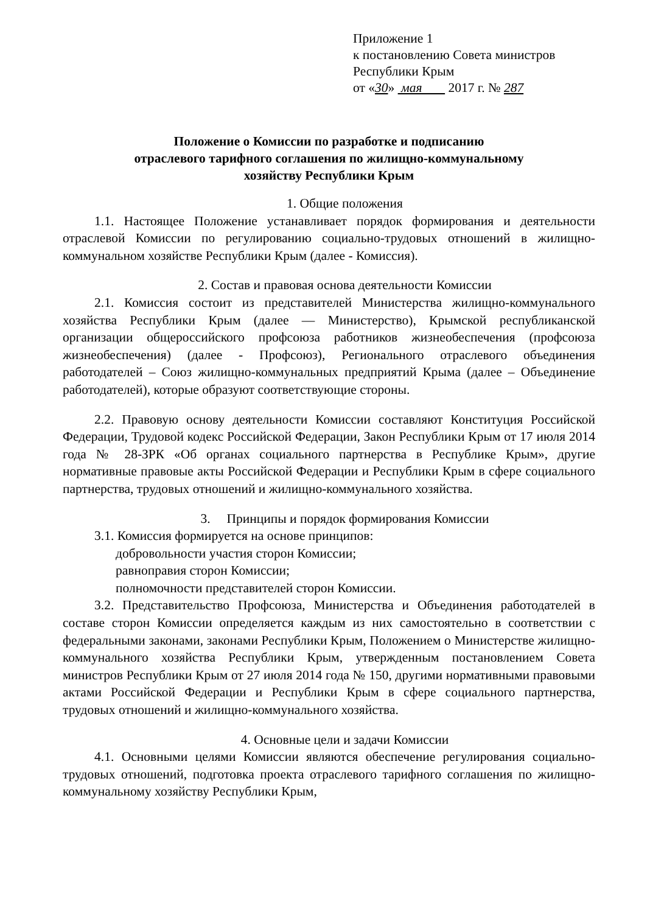Приложение 1
к постановлению Совета министров
Республики Крым
от «30» мая 2017 г. № 287
Положение о Комиссии по разработке и подписанию
отраслевого тарифного соглашения по жилищно-коммунальному
хозяйству Республики Крым
1. Общие положения
1.1. Настоящее Положение устанавливает порядок формирования и деятельности отраслевой Комиссии по регулированию социально-трудовых отношений в жилищно-коммунальном хозяйстве Республики Крым (далее - Комиссия).
2. Состав и правовая основа деятельности Комиссии
2.1. Комиссия состоит из представителей Министерства жилищно-коммунального хозяйства Республики Крым (далее — Министерство), Крымской республиканской организации общероссийского профсоюза работников жизнеобеспечения (профсоюза жизнеобеспечения) (далее - Профсоюз), Регионального отраслевого объединения работодателей – Союз жилищно-коммунальных предприятий Крыма (далее – Объединение работодателей), которые образуют соответствующие стороны.
2.2. Правовую основу деятельности Комиссии составляют Конституция Российской Федерации, Трудовой кодекс Российской Федерации, Закон Республики Крым от 17 июля 2014 года № 28-ЗРК «Об органах социального партнерства в Республике Крым», другие нормативные правовые акты Российской Федерации и Республики Крым в сфере социального партнерства, трудовых отношений и жилищно-коммунального хозяйства.
3. Принципы и порядок формирования Комиссии
3.1. Комиссия формируется на основе принципов:
добровольности участия сторон Комиссии;
равноправия сторон Комиссии;
полномочности представителей сторон Комиссии.
3.2. Представительство Профсоюза, Министерства и Объединения работодателей в составе сторон Комиссии определяется каждым из них самостоятельно в соответствии с федеральными законами, законами Республики Крым, Положением о Министерстве жилищно-коммунального хозяйства Республики Крым, утвержденным постановлением Совета министров Республики Крым от 27 июля 2014 года № 150, другими нормативными правовыми актами Российской Федерации и Республики Крым в сфере социального партнерства, трудовых отношений и жилищно-коммунального хозяйства.
4. Основные цели и задачи Комиссии
4.1. Основными целями Комиссии являются обеспечение регулирования социально-трудовых отношений, подготовка проекта отраслевого тарифного соглашения по жилищно-коммунальному хозяйству Республики Крым,